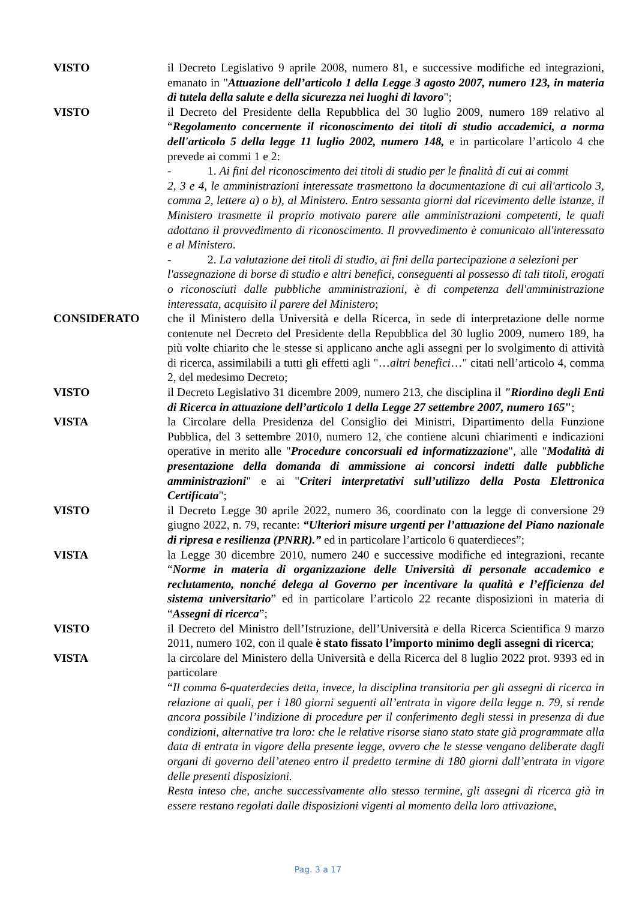VISTO il Decreto Legislativo 9 aprile 2008, numero 81, e successive modifiche ed integrazioni, emanato in "Attuazione dell’articolo 1 della Legge 3 agosto 2007, numero 123, in materia di tutela della salute e della sicurezza nei luoghi di lavoro";
VISTO il Decreto del Presidente della Repubblica del 30 luglio 2009, numero 189 relativo al “Regolamento concernente il riconoscimento dei titoli di studio accademici, a norma dell'articolo 5 della legge 11 luglio 2002, numero 148, e in particolare l’articolo 4 che prevede ai commi 1 e 2:
- 1. Ai fini del riconoscimento dei titoli di studio per le finalità di cui ai commi
2, 3 e 4, le amministrazioni interessate trasmettono la documentazione di cui all'articolo 3, comma 2, lettere a) o b), al Ministero. Entro sessanta giorni dal ricevimento delle istanze, il Ministero trasmette il proprio motivato parere alle amministrazioni competenti, le quali adottano il provvedimento di riconoscimento. Il provvedimento è comunicato all'interessato e al Ministero.
- 2. La valutazione dei titoli di studio, ai fini della partecipazione a selezioni per
l'assegnazione di borse di studio e altri benefici, conseguenti al possesso di tali titoli, erogati o riconosciuti dalle pubbliche amministrazioni, è di competenza dell'amministrazione interessata, acquisito il parere del Ministero;
CONSIDERATO che il Ministero della Università e della Ricerca, in sede di interpretazione delle norme contenute nel Decreto del Presidente della Repubblica del 30 luglio 2009, numero 189, ha più volte chiarito che le stesse si applicano anche agli assegni per lo svolgimento di attività di ricerca, assimilabili a tutti gli effetti agli "…altri benefici…" citati nell’articolo 4, comma 2, del medesimo Decreto;
VISTO il Decreto Legislativo 31 dicembre 2009, numero 213, che disciplina il "Riordino degli Enti di Ricerca in attuazione dell’articolo 1 della Legge 27 settembre 2007, numero 165";
VISTA la Circolare della Presidenza del Consiglio dei Ministri, Dipartimento della Funzione Pubblica, del 3 settembre 2010, numero 12, che contiene alcuni chiarimenti e indicazioni operative in merito alle "Procedure concorsuali ed informatizzazione", alle "Modalità di presentazione della domanda di ammissione ai concorsi indetti dalle pubbliche amministrazioni" e ai "Criteri interpretativi sull’utilizzo della Posta Elettronica Certificata";
VISTO il Decreto Legge 30 aprile 2022, numero 36, coordinato con la legge di conversione 29 giugno 2022, n. 79, recante: “Ulteriori misure urgenti per l’attuazione del Piano nazionale di ripresa e resilienza (PNRR).” ed in particolare l’articolo 6 quaterdieces”;
VISTA la Legge 30 dicembre 2010, numero 240 e successive modifiche ed integrazioni, recante “Norme in materia di organizzazione delle Università di personale accademico e reclutamento, nonché delega al Governo per incentivare la qualità e l’efficienza del sistema universitario” ed in particolare l’articolo 22 recante disposizioni in materia di “Assegni di ricerca”;
VISTO il Decreto del Ministro dell’Istruzione, dell’Università e della Ricerca Scientifica 9 marzo 2011, numero 102, con il quale è stato fissato l’importo minimo degli assegni di ricerca;
VISTA la circolare del Ministero della Università e della Ricerca del 8 luglio 2022 prot. 9393 ed in particolare
“Il comma 6-quaterdecies detta, invece, la disciplina transitoria per gli assegni di ricerca in relazione ai quali, per i 180 giorni seguenti all’entrata in vigore della legge n. 79, si rende ancora possibile l’indizione di procedure per il conferimento degli stessi in presenza di due condizioni, alternative tra loro: che le relative risorse siano stato state già programmate alla data di entrata in vigore della presente legge, ovvero che le stesse vengano deliberate dagli organi di governo dell’ateneo entro il predetto termine di 180 giorni dall’entrata in vigore delle presenti disposizioni.
Resta inteso che, anche successivamente allo stesso termine, gli assegni di ricerca già in essere restano regolati dalle disposizioni vigenti al momento della loro attivazione,
Pag. 3 a 17